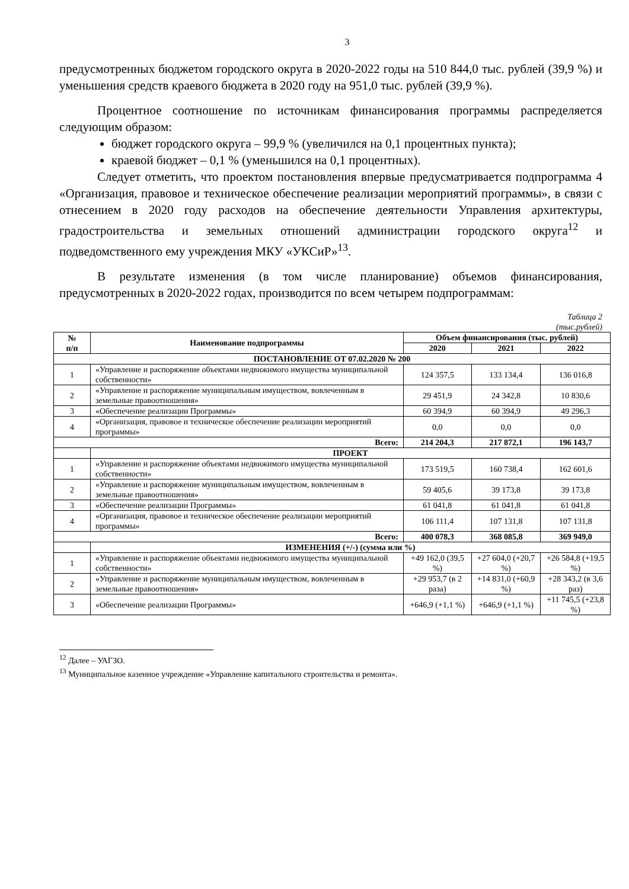3
предусмотренных бюджетом городского округа в 2020-2022 годы на 510 844,0 тыс. рублей (39,9 %) и уменьшения средств краевого бюджета в 2020 году на 951,0 тыс. рублей (39,9 %).
Процентное соотношение по источникам финансирования программы распределяется следующим образом:
бюджет городского округа – 99,9 % (увеличился на 0,1 процентных пункта);
краевой бюджет – 0,1 % (уменьшился на 0,1 процентных).
Следует отметить, что проектом постановления впервые предусматривается подпрограмма 4 «Организация, правовое и техническое обеспечение реализации мероприятий программы», в связи с отнесением в 2020 году расходов на обеспечение деятельности Управления архитектуры, градостроительства и земельных отношений администрации городского округа<sup>12</sup> и подведомственного ему учреждения МКУ «УКСиР»<sup>13</sup>.
В результате изменения (в том числе планирование) объемов финансирования, предусмотренных в 2020-2022 годах, производится по всем четырем подпрограммам:
Таблица 2
(тыс.рублей)
| № п/п | Наименование подпрограммы | Объем финансирования (тыс. рублей) | | |
| --- | --- | --- | --- | --- |
| | | 2020 | 2021 | 2022 |
| ПОСТАНОВЛЕНИЕ ОТ 07.02.2020 № 200 | | | | |
| 1 | «Управление и распоряжение объектами недвижимого имущества муниципальной собственности» | 124 357,5 | 133 134,4 | 136 016,8 |
| 2 | «Управление и распоряжение муниципальным имуществом, вовлеченным в земельные правоотношения» | 29 451,9 | 24 342,8 | 10 830,6 |
| 3 | «Обеспечение реализации Программы» | 60 394,9 | 60 394,9 | 49 296,3 |
| 4 | «Организация, правовое и техническое обеспечение реализации мероприятий программы» | 0,0 | 0,0 | 0,0 |
| Всего: | | 214 204,3 | 217 872,1 | 196 143,7 |
| | ПРОЕКТ | | | |
| 1 | «Управление и распоряжение объектами недвижимого имущества муниципальной собственности» | 173 519,5 | 160 738,4 | 162 601,6 |
| 2 | «Управление и распоряжение муниципальным имуществом, вовлеченным в земельные правоотношения» | 59 405,6 | 39 173,8 | 39 173,8 |
| 3 | «Обеспечение реализации Программы» | 61 041,8 | 61 041,8 | 61 041,8 |
| 4 | «Организация, правовое и техническое обеспечение реализации мероприятий программы» | 106 111,4 | 107 131,8 | 107 131,8 |
| Всего: | | 400 078,3 | 368 085,8 | 369 949,0 |
| | ИЗМЕНЕНИЯ (+/-) (сумма или %) | | | |
| 1 | «Управление и распоряжение объектами недвижимого имущества муниципальной собственности» | +49 162,0 (39,5 %) | +27 604,0 (+20,7 %) | +26 584,8 (+19,5 %) |
| 2 | «Управление и распоряжение муниципальным имуществом, вовлеченным в земельные правоотношения» | +29 953,7 (в 2 раза) | +14 831,0 (+60,9 %) | +28 343,2 (в 3,6 раз) |
| 3 | «Обеспечение реализации Программы» | +646,9 (+1,1 %) | +646,9 (+1,1 %) | +11 745,5 (+23,8 %) |
<sup>12</sup> Далее – УАГЗО.
<sup>13</sup> Муниципальное казенное учреждение «Управление капитального строительства и ремонта».